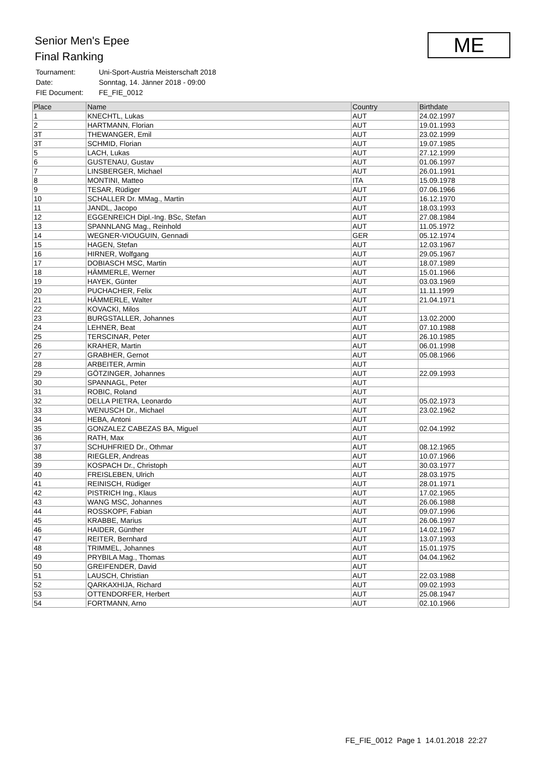Senior Men's Epee
Final Ranking
| Tournament: | Uni-Sport-Austria Meisterschaft 2018 |
| Date: | Sonntag, 14. Jänner 2018 - 09:00 |
| FIE Document: | FE_FIE_0012 |
ME
| Place | Name | Country | Birthdate |
| --- | --- | --- | --- |
| 1 | KNECHTL, Lukas | AUT | 24.02.1997 |
| 2 | HARTMANN, Florian | AUT | 19.01.1993 |
| 3T | THEWANGER, Emil | AUT | 23.02.1999 |
| 3T | SCHMID, Florian | AUT | 19.07.1985 |
| 5 | LACH, Lukas | AUT | 27.12.1999 |
| 6 | GUSTENAU, Gustav | AUT | 01.06.1997 |
| 7 | LINSBERGER, Michael | AUT | 26.01.1991 |
| 8 | MONTINI, Matteo | ITA | 15.09.1978 |
| 9 | TESAR, Rüdiger | AUT | 07.06.1966 |
| 10 | SCHALLER Dr. MMag., Martin | AUT | 16.12.1970 |
| 11 | JANDL, Jacopo | AUT | 18.03.1993 |
| 12 | EGGENREICH Dipl.-Ing. BSc, Stefan | AUT | 27.08.1984 |
| 13 | SPANNLANG Mag., Reinhold | AUT | 11.05.1972 |
| 14 | WEGNER-VIOUGUIN, Gennadi | GER | 05.12.1974 |
| 15 | HAGEN, Stefan | AUT | 12.03.1967 |
| 16 | HIRNER, Wolfgang | AUT | 29.05.1967 |
| 17 | DOBIASCH MSC, Martin | AUT | 18.07.1989 |
| 18 | HÄMMERLE, Werner | AUT | 15.01.1966 |
| 19 | HAYEK, Günter | AUT | 03.03.1969 |
| 20 | PUCHACHER, Felix | AUT | 11.11.1999 |
| 21 | HÄMMERLE, Walter | AUT | 21.04.1971 |
| 22 | KOVACKI, Milos | AUT | |
| 23 | BURGSTALLER, Johannes | AUT | 13.02.2000 |
| 24 | LEHNER, Beat | AUT | 07.10.1988 |
| 25 | TERSCINAR, Peter | AUT | 26.10.1985 |
| 26 | KRAHER, Martin | AUT | 06.01.1998 |
| 27 | GRABHER, Gernot | AUT | 05.08.1966 |
| 28 | ARBEITER, Armin | AUT | |
| 29 | GÖTZINGER, Johannes | AUT | 22.09.1993 |
| 30 | SPANNAGL, Peter | AUT | |
| 31 | ROBIC, Roland | AUT | |
| 32 | DELLA PIETRA, Leonardo | AUT | 05.02.1973 |
| 33 | WENUSCH Dr., Michael | AUT | 23.02.1962 |
| 34 | HEBA, Antoni | AUT | |
| 35 | GONZALEZ CABEZAS BA, Miguel | AUT | 02.04.1992 |
| 36 | RATH, Max | AUT | |
| 37 | SCHUHFRIED Dr., Othmar | AUT | 08.12.1965 |
| 38 | RIEGLER, Andreas | AUT | 10.07.1966 |
| 39 | KOSPACH Dr., Christoph | AUT | 30.03.1977 |
| 40 | FREISLEBEN, Ulrich | AUT | 28.03.1975 |
| 41 | REINISCH, Rüdiger | AUT | 28.01.1971 |
| 42 | PISTRICH Ing., Klaus | AUT | 17.02.1965 |
| 43 | WANG MSC, Johannes | AUT | 26.06.1988 |
| 44 | ROSSKOPF, Fabian | AUT | 09.07.1996 |
| 45 | KRABBE, Marius | AUT | 26.06.1997 |
| 46 | HAIDER, Günther | AUT | 14.02.1967 |
| 47 | REITER, Bernhard | AUT | 13.07.1993 |
| 48 | TRIMMEL, Johannes | AUT | 15.01.1975 |
| 49 | PRYBILA Mag., Thomas | AUT | 04.04.1962 |
| 50 | GREIFENDER, David | AUT | |
| 51 | LAUSCH, Christian | AUT | 22.03.1988 |
| 52 | QARKAXHIJA, Richard | AUT | 09.02.1993 |
| 53 | OTTENDORFER, Herbert | AUT | 25.08.1947 |
| 54 | FORTMANN, Arno | AUT | 02.10.1966 |
FE_FIE_0012 Page 1 14.01.2018 22:27